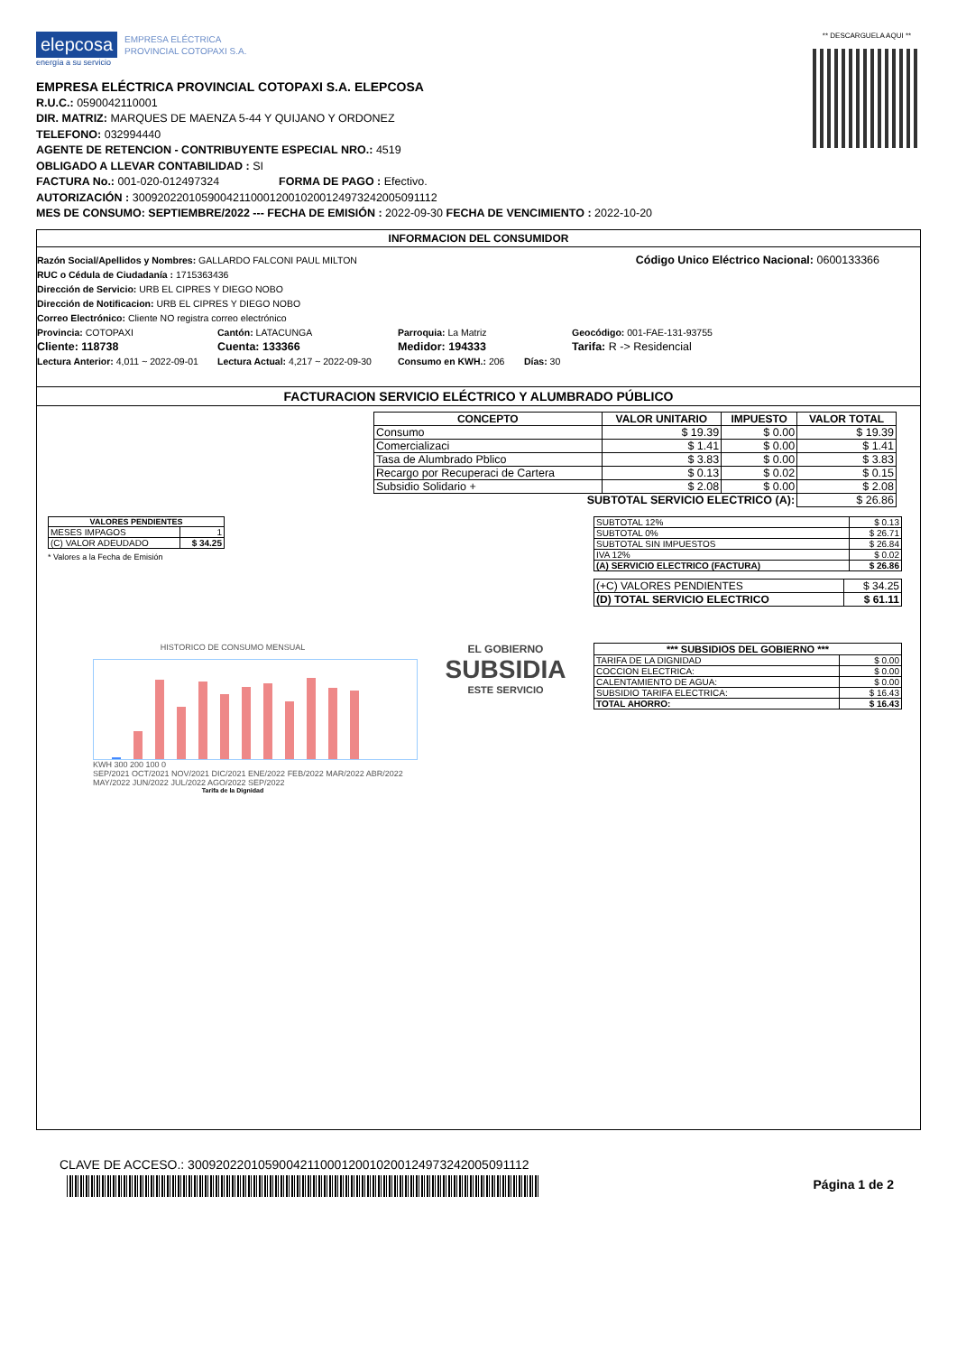elepcosa EMPRESA ELÉCTRICA
PROVINCIAL COTOPAXI S.A.
energía a su servicio
EMPRESA ELÉCTRICA PROVINCIAL COTOPAXI S.A. ELEPCOSA
R.U.C.: 0590042110001
DIR. MATRIZ: MARQUES DE MAENZA 5-44 Y QUIJANO Y ORDONEZ
TELEFONO: 032994440
AGENTE DE RETENCION - CONTRIBUYENTE ESPECIAL NRO.: 4519
OBLIGADO A LLEVAR CONTABILIDAD : SI
FACTURA No.: 001-020-012497324 FORMA DE PAGO : Efectivo.
AUTORIZACIÓN : 3009202201059004211000120010200124973242005091112
MES DE CONSUMO: SEPTIEMBRE/2022 --- FECHA DE EMISIÓN : 2022-09-30 FECHA DE VENCIMIENTO : 2022-10-20
** DESCARGUELA AQUI **
INFORMACION DEL CONSUMIDOR
Razón Social/Apellidos y Nombres: GALLARDO FALCONI PAUL MILTON Código Unico Eléctrico Nacional: 0600133366
RUC o Cédula de Ciudadanía : 1715363436
Dirección de Servicio: URB EL CIPRES Y DIEGO NOBO
Dirección de Notificacion: URB EL CIPRES Y DIEGO NOBO
Correo Electrónico: Cliente NO registra correo electrónico
Provincia: COTOPAXI Cantón: LATACUNGA Parroquia: La Matriz Geocódigo: 001-FAE-131-93755
Cliente: 118738 Cuenta: 133366 Medidor: 194333 Tarifa: R -> Residencial
Lectura Anterior: 4,011 ~ 2022-09-01 Lectura Actual: 4,217 ~ 2022-09-30 Consumo en KWH.: 206 Días: 30
FACTURACION SERVICIO ELÉCTRICO Y ALUMBRADO PÚBLICO
| CONCEPTO | VALOR UNITARIO | IMPUESTO | VALOR TOTAL |
| --- | --- | --- | --- |
| Consumo | $ 19.39 | $ 0.00 | $ 19.39 |
| Comercializaci | $ 1.41 | $ 0.00 | $ 1.41 |
| Tasa de Alumbrado Pblico | $ 3.83 | $ 0.00 | $ 3.83 |
| Recargo por Recuperaci de Cartera | $ 0.13 | $ 0.02 | $ 0.15 |
| Subsidio Solidario + | $ 2.08 | $ 0.00 | $ 2.08 |
| SUBTOTAL SERVICIO ELECTRICO (A): | | | $ 26.86 |
| VALORES PENDIENTES | |
| --- | --- |
| MESES IMPAGOS | 1 |
| (C) VALOR ADEUDADO | $ 34.25 |
* Valores a la Fecha de Emisión
| SUBTOTAL 12% | $ 0.13 |
| SUBTOTAL 0% | $ 26.71 |
| SUBTOTAL SIN IMPUESTOS | $ 26.84 |
| IVA 12% | $ 0.02 |
| (A) SERVICIO ELECTRICO (FACTURA) | $ 26.86 |
| (+C) VALORES PENDIENTES | $ 34.25 |
| (D) TOTAL SERVICIO ELECTRICO | $ 61.11 |
HISTORICO DE CONSUMO MENSUAL
KWH 300 200 100 0
SEP/2021 OCT/2021 NOV/2021 DIC/2021 ENE/2022 FEB/2022 MAR/2022 ABR/2022 MAY/2022 JUN/2022 JUL/2022 AGO/2022 SEP/2022
Tarifa de la Dignidad
EL GOBIERNO
SUBSIDIA
ESTE SERVICIO
| *** SUBSIDIOS DEL GOBIERNO *** | |
| --- | --- |
| TARIFA DE LA DIGNIDAD | $ 0.00 |
| COCCION ELECTRICA: | $ 0.00 |
| CALENTAMIENTO DE AGUA: | $ 0.00 |
| SUBSIDIO TARIFA ELECTRICA: | $ 16.43 |
| TOTAL AHORRO: | $ 16.43 |
CLAVE DE ACCESO.: 3009202201059004211000120010200124973242005091112
Página 1 de 2